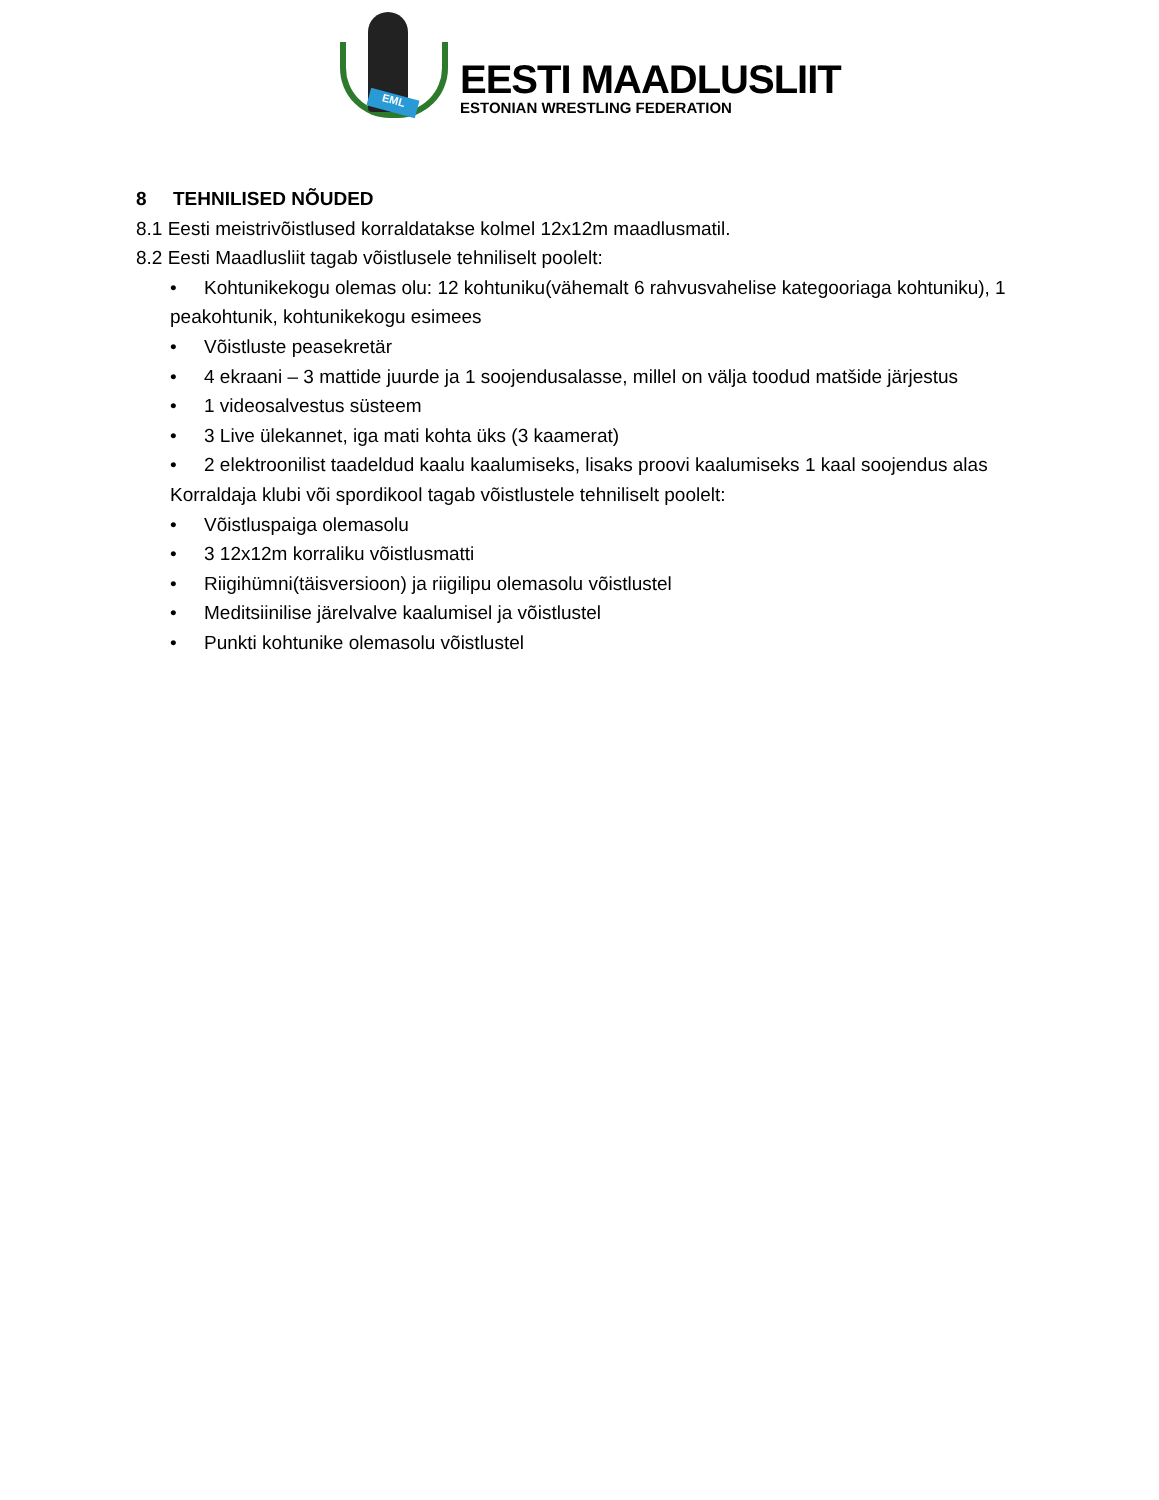EML
EESTI MAADLUSLIIT
ESTONIAN WRESTLING FEDERATION
8 TEHNILISED NÕUDED
8.1 Eesti meistrivõistlused korraldatakse kolmel 12x12m maadlusmatil.
8.2 Eesti Maadlusliit tagab võistlusele tehniliselt poolelt:
• Kohtunikekogu olemas olu: 12 kohtuniku(vähemalt 6 rahvusvahelise kategooriaga kohtuniku), 1 peakohtunik, kohtunikekogu esimees
• Võistluste peasekretär
• 4 ekraani – 3 mattide juurde ja 1 soojendusalasse, millel on välja toodud matšide järjestus
• 1 videosalvestus süsteem
• 3 Live ülekannet, iga mati kohta üks (3 kaamerat)
• 2 elektroonilist taadeldud kaalu kaalumiseks, lisaks proovi kaalumiseks 1 kaal soojendus alas
Korraldaja klubi või spordikool tagab võistlustele tehniliselt poolelt:
• Võistluspaiga olemasolu
• 3 12x12m korraliku võistlusmatti
• Riigihümni(täisversioon) ja riigilipu olemasolu võistlustel
• Meditsiinilise järelvalve kaalumisel ja võistlustel
• Punkti kohtunike olemasolu võistlustel